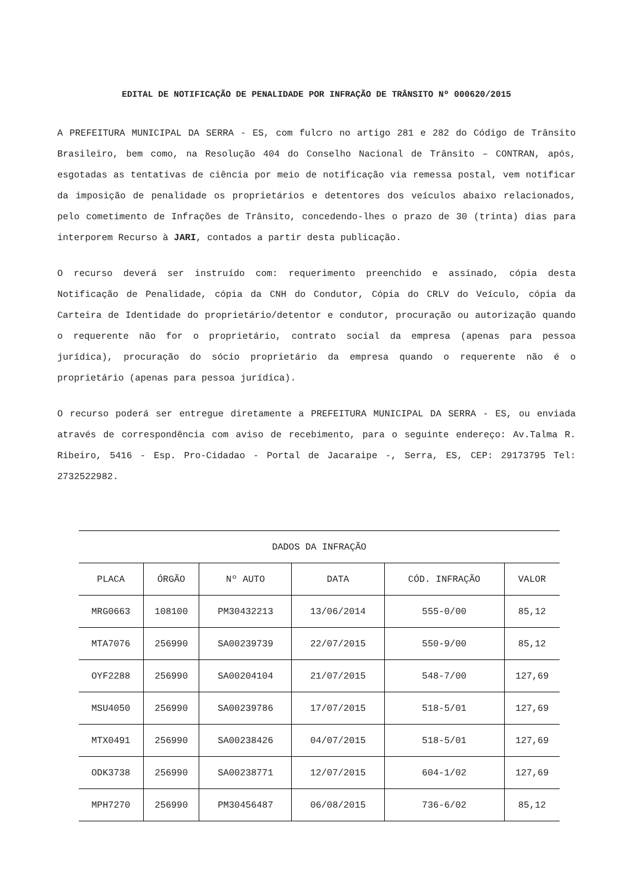EDITAL DE NOTIFICAÇÃO DE PENALIDADE POR INFRAÇÃO DE TRÂNSITO Nº 000620/2015
A PREFEITURA MUNICIPAL DA SERRA - ES, com fulcro no artigo 281 e 282 do Código de Trânsito Brasileiro, bem como, na Resolução 404 do Conselho Nacional de Trânsito – CONTRAN, após, esgotadas as tentativas de ciência por meio de notificação via remessa postal, vem notificar da imposição de penalidade os proprietários e detentores dos veículos abaixo relacionados, pelo cometimento de Infrações de Trânsito, concedendo-lhes o prazo de 30 (trinta) dias para interporem Recurso à JARI, contados a partir desta publicação.
O recurso deverá ser instruído com: requerimento preenchido e assinado, cópia desta Notificação de Penalidade, cópia da CNH do Condutor, Cópia do CRLV do Veículo, cópia da Carteira de Identidade do proprietário/detentor e condutor, procuração ou autorização quando o requerente não for o proprietário, contrato social da empresa (apenas para pessoa jurídica), procuração do sócio proprietário da empresa quando o requerente não é o proprietário (apenas para pessoa jurídica).
O recurso poderá ser entregue diretamente a PREFEITURA MUNICIPAL DA SERRA - ES, ou enviada através de correspondência com aviso de recebimento, para o seguinte endereço: Av.Talma R. Ribeiro, 5416 - Esp. Pro-Cidadao - Portal de Jacaraipe -, Serra, ES, CEP: 29173795 Tel: 2732522982.
| DADOS DA INFRAÇÃO | | | | | |
| --- | --- | --- | --- | --- | --- |
| PLACA | ÓRGÃO | Nº AUTO | DATA | CÓD. INFRAÇÃO | VALOR |
| MRG0663 | 108100 | PM30432213 | 13/06/2014 | 555-0/00 | 85,12 |
| MTA7076 | 256990 | SA00239739 | 22/07/2015 | 550-9/00 | 85,12 |
| OYF2288 | 256990 | SA00204104 | 21/07/2015 | 548-7/00 | 127,69 |
| MSU4050 | 256990 | SA00239786 | 17/07/2015 | 518-5/01 | 127,69 |
| MTX0491 | 256990 | SA00238426 | 04/07/2015 | 518-5/01 | 127,69 |
| ODK3738 | 256990 | SA00238771 | 12/07/2015 | 604-1/02 | 127,69 |
| MPH7270 | 256990 | PM30456487 | 06/08/2015 | 736-6/02 | 85,12 |